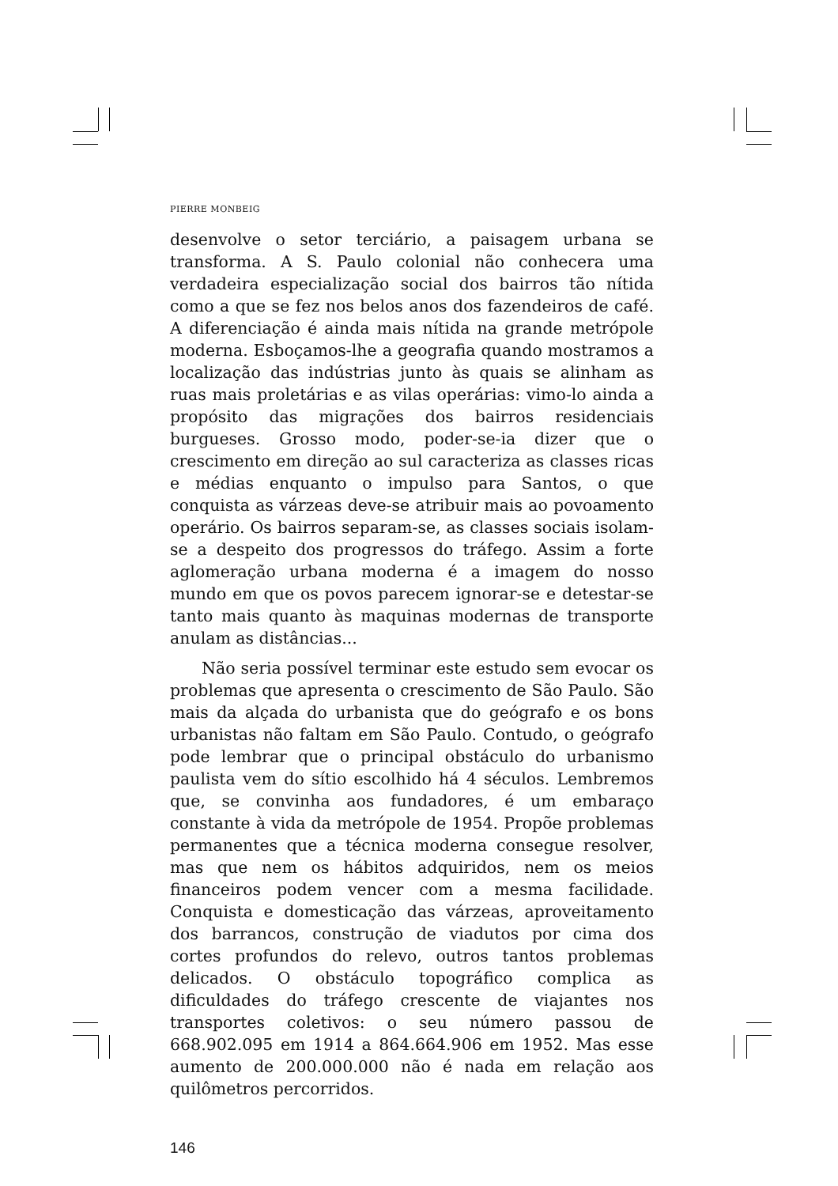PIERRE MONBEIG
desenvolve o setor terciário, a paisagem urbana se transforma. A S. Paulo colonial não conhecera uma verdadeira especialização social dos bairros tão nítida como a que se fez nos belos anos dos fazendeiros de café. A diferenciação é ainda mais nítida na grande metrópole moderna. Esboçamos-lhe a geografia quando mostramos a localização das indústrias junto às quais se alinham as ruas mais proletárias e as vilas operárias: vimo-lo ainda a propósito das migrações dos bairros residenciais burgueses. Grosso modo, poder-se-ia dizer que o crescimento em direção ao sul caracteriza as classes ricas e médias enquanto o impulso para Santos, o que conquista as várzeas deve-se atribuir mais ao povoamento operário. Os bairros separam-se, as classes sociais isolam-se a despeito dos progressos do tráfego. Assim a forte aglomeração urbana moderna é a imagem do nosso mundo em que os povos parecem ignorar-se e detestar-se tanto mais quanto às maquinas modernas de transporte anulam as distâncias...
Não seria possível terminar este estudo sem evocar os problemas que apresenta o crescimento de São Paulo. São mais da alçada do urbanista que do geógrafo e os bons urbanistas não faltam em São Paulo. Contudo, o geógrafo pode lembrar que o principal obstáculo do urbanismo paulista vem do sítio escolhido há 4 séculos. Lembremos que, se convinha aos fundadores, é um embaraço constante à vida da metrópole de 1954. Propõe problemas permanentes que a técnica moderna consegue resolver, mas que nem os hábitos adquiridos, nem os meios financeiros podem vencer com a mesma facilidade. Conquista e domesticação das várzeas, aproveitamento dos barrancos, construção de viadutos por cima dos cortes profundos do relevo, outros tantos problemas delicados. O obstáculo topográfico complica as dificuldades do tráfego crescente de viajantes nos transportes coletivos: o seu número passou de 668.902.095 em 1914 a 864.664.906 em 1952. Mas esse aumento de 200.000.000 não é nada em relação aos quilômetros percorridos.
146